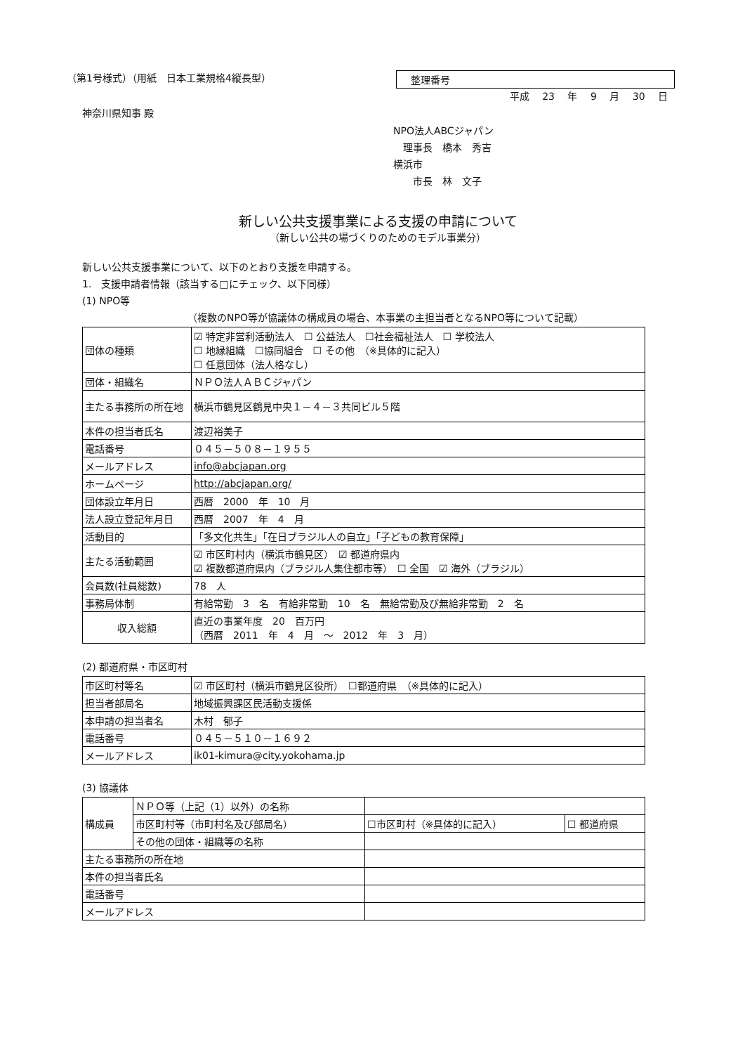（第1号様式）（用紙　日本工業規格4縦長型）
整理番号
平成 23 年 9 月 30 日
神奈川県知事 殿
NPO法人ABCジャパン
　理事長　橋本　秀吉
横浜市
　　市長　林　文子
新しい公共支援事業による支援の申請について
（新しい公共の場づくりのためのモデル事業分）
新しい公共支援事業について、以下のとおり支援を申請する。
1.　支援申請者情報（該当する□にチェック、以下同様）
(1) NPO等
（複数のNPO等が協議体の構成員の場合、本事業の主担当者となるNPO等について記載）
| 団体の種類 | ☑ 特定非営利活動法人 ☐ 公益法人 ☐社会福祉法人 ☐ 学校法人 ☐ 地縁組織 ☐協同組合 ☐ その他 （※具体的に記入） ☐ 任意団体（法人格なし） |
| 団体・組織名 | ＮＰＯ法人ＡＢＣジャパン |
| 主たる事務所の所在地 | 横浜市鶴見区鶴見中央１－４－３共同ビル５階 |
| 本件の担当者氏名 | 渡辺裕美子 |
| 電話番号 | ０４５－５０８－１９５５ |
| メールアドレス | info@abcjapan.org |
| ホームページ | http://abcjapan.org/ |
| 団体設立年月日 | 西暦 2000 年 10 月 |
| 法人設立登記年月日 | 西暦 2007 年 4 月 |
| 活動目的 | 「多文化共生」「在日ブラジル人の自立」「子どもの教育保障」 |
| 主たる活動範囲 | ☑ 市区町村内（横浜市鶴見区） ☑ 都道府県内 ☑ 複数都道府県内（ブラジル人集住都市等） ☐ 全国 ☑ 海外（ブラジル） |
| 会員数(社員総数) | 78 人 |
| 事務局体制 | 有給常勤 3 名 有給非常勤 10 名 無給常勤及び無給非常勤 2 名 |
| 収入総額 | 直近の事業年度 20 百万円 （西暦 2011 年 4 月 ～ 2012 年 3 月） |
(2) 都道府県・市区町村
| 市区町村等名 | ☑ 市区町村（横浜市鶴見区役所） ☐都道府県 （※具体的に記入） |
| 担当者部局名 | 地域振興課区民活動支援係 |
| 本申請の担当者名 | 木村 郁子 |
| 電話番号 | ０４５－５１０－１６９２ |
| メールアドレス | ik01-kimura@city.yokohama.jp |
(3) 協議体
| 構成員 | ＮＰＯ等（上記（1）以外）の名称 | | | |
| | 市区町村等（市町村名及び部局名） | | ☐市区町村（※具体的に記入） | ☐ 都道府県 |
| | その他の団体・組織等の名称 | | | |
| 主たる事務所の所在地 | | | | |
| 本件の担当者氏名 | | | | |
| 電話番号 | | | | |
| メールアドレス | | | | |